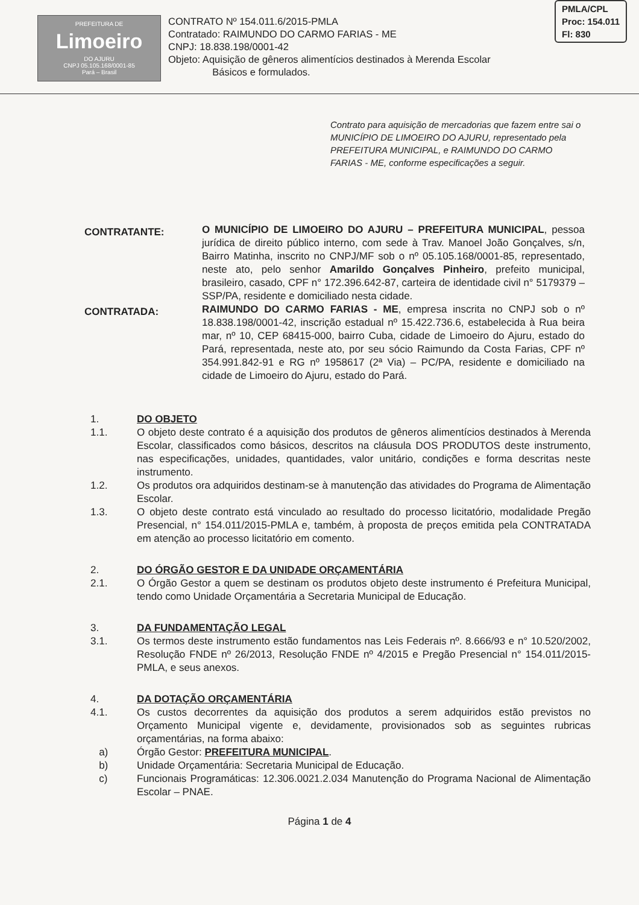PREFEITURA DE
Limoeiro
DO AJURU
CNPJ 05.105.168/0001-85
Pará – Brasil
CONTRATO Nº 154.011.6/2015-PMLA
Contratado: RAIMUNDO DO CARMO FARIAS - ME
CNPJ: 18.838.198/0001-42
Objeto: Aquisição de gêneros alimentícios destinados à Merenda Escolar
Básicos e formulados.
PMLA/CPL
Proc: 154.011
Fl: 830
Contrato para aquisição de mercadorias que fazem entre sai o MUNICÍPIO DE LIMOEIRO DO AJURU, representado pela PREFEITURA MUNICIPAL, e RAIMUNDO DO CARMO FARIAS - ME, conforme especificações a seguir.
CONTRATANTE:
O MUNICÍPIO DE LIMOEIRO DO AJURU – PREFEITURA MUNICIPAL, pessoa jurídica de direito público interno, com sede à Trav. Manoel João Gonçalves, s/n, Bairro Matinha, inscrito no CNPJ/MF sob o nº 05.105.168/0001-85, representado, neste ato, pelo senhor Amarildo Gonçalves Pinheiro, prefeito municipal, brasileiro, casado, CPF n° 172.396.642-87, carteira de identidade civil n° 5179379 – SSP/PA, residente e domiciliado nesta cidade.
CONTRATADA:
RAIMUNDO DO CARMO FARIAS - ME, empresa inscrita no CNPJ sob o nº 18.838.198/0001-42, inscrição estadual nº 15.422.736.6, estabelecida à Rua beira mar, nº 10, CEP 68415-000, bairro Cuba, cidade de Limoeiro do Ajuru, estado do Pará, representada, neste ato, por seu sócio Raimundo da Costa Farias, CPF nº 354.991.842-91 e RG nº 1958617 (2ª Via) – PC/PA, residente e domiciliado na cidade de Limoeiro do Ajuru, estado do Pará.
1. DO OBJETO
1.1. O objeto deste contrato é a aquisição dos produtos de gêneros alimentícios destinados à Merenda Escolar, classificados como básicos, descritos na cláusula DOS PRODUTOS deste instrumento, nas especificações, unidades, quantidades, valor unitário, condições e forma descritas neste instrumento.
1.2. Os produtos ora adquiridos destinam-se à manutenção das atividades do Programa de Alimentação Escolar.
1.3. O objeto deste contrato está vinculado ao resultado do processo licitatório, modalidade Pregão Presencial, n° 154.011/2015-PMLA e, também, à proposta de preços emitida pela CONTRATADA em atenção ao processo licitatório em comento.
2. DO ÓRGÃO GESTOR E DA UNIDADE ORÇAMENTÁRIA
2.1. O Órgão Gestor a quem se destinam os produtos objeto deste instrumento é Prefeitura Municipal, tendo como Unidade Orçamentária a Secretaria Municipal de Educação.
3. DA FUNDAMENTAÇÃO LEGAL
3.1. Os termos deste instrumento estão fundamentos nas Leis Federais nº. 8.666/93 e n° 10.520/2002, Resolução FNDE nº 26/2013, Resolução FNDE nº 4/2015 e Pregão Presencial n° 154.011/2015-PMLA, e seus anexos.
4. DA DOTAÇÃO ORÇAMENTÁRIA
4.1. Os custos decorrentes da aquisição dos produtos a serem adquiridos estão previstos no Orçamento Municipal vigente e, devidamente, provisionados sob as seguintes rubricas orçamentárias, na forma abaixo:
a) Órgão Gestor: PREFEITURA MUNICIPAL.
b) Unidade Orçamentária: Secretaria Municipal de Educação.
c) Funcionais Programáticas: 12.306.0021.2.034 Manutenção do Programa Nacional de Alimentação Escolar – PNAE.
Página 1 de 4